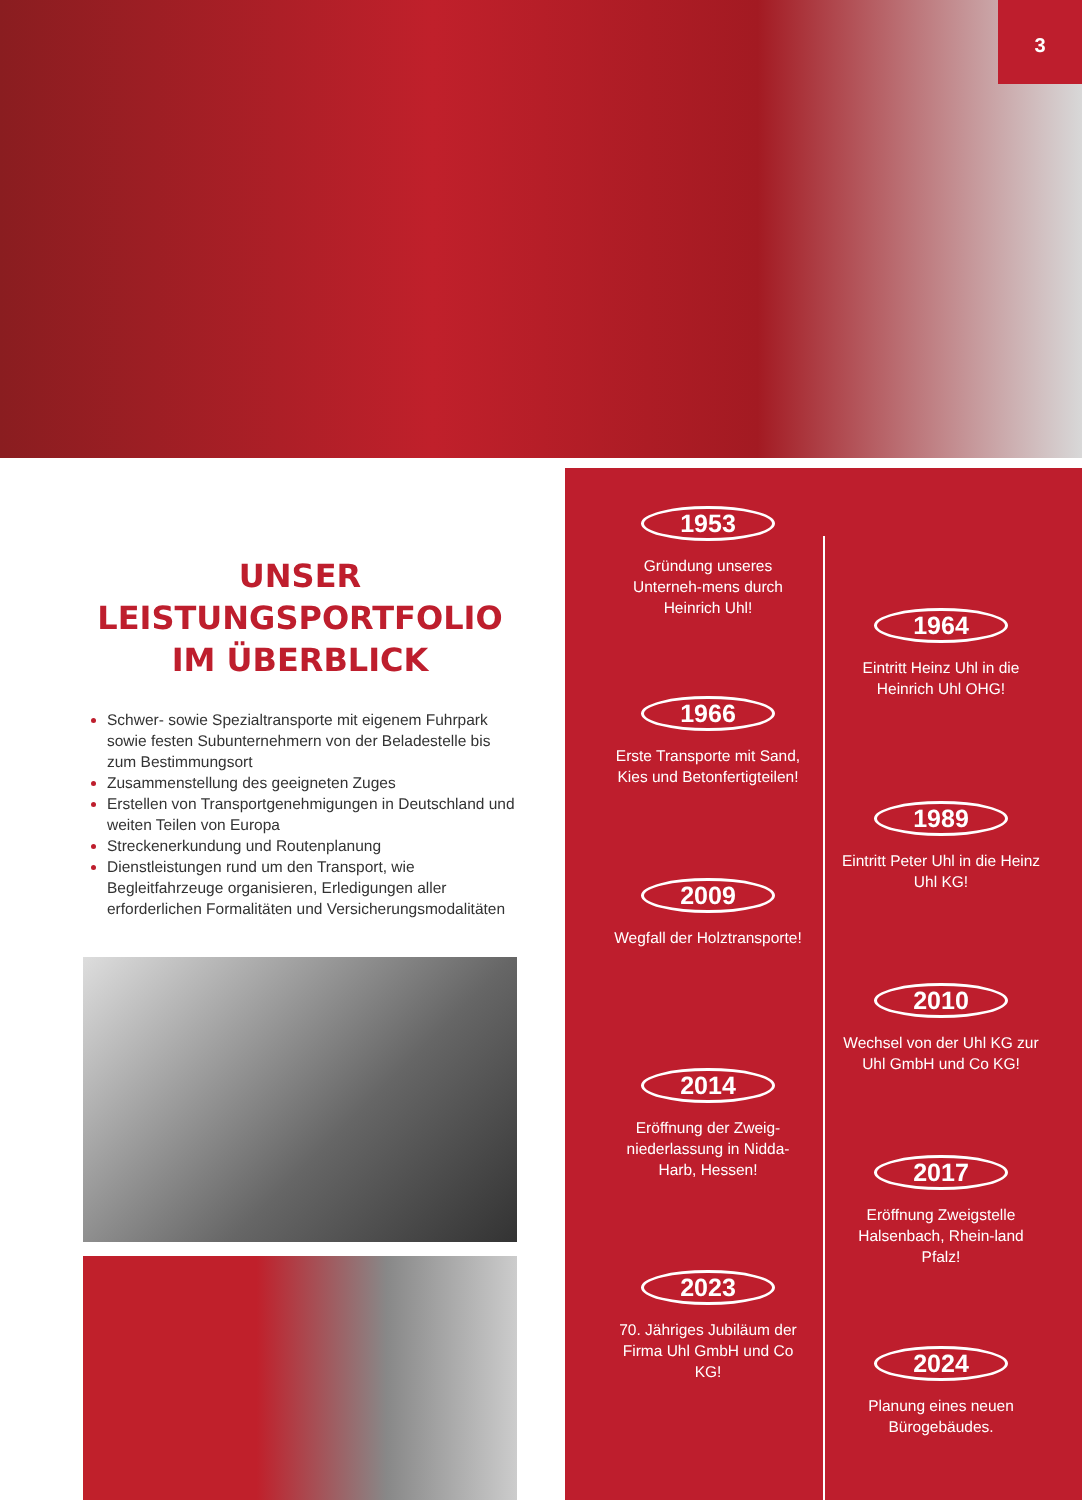3
UNSER LEISTUNGSPORTFOLIO
IM ÜBERBLICK
Schwer- sowie Spezialtransporte mit eigenem Fuhrpark sowie festen Subunternehmern von der Beladestelle bis zum Bestimmungsort
Zusammenstellung des geeigneten Zuges
Erstellen von Transportgenehmigungen in Deutschland und weiten Teilen von Europa
Streckenerkundung und Routenplanung
Dienstleistungen rund um den Transport, wie Begleitfahrzeuge organisieren, Erledigungen aller erforderlichen Formalitäten und Versicherungsmodalitäten
1953
Gründung unseres Unterneh-mens durch Heinrich Uhl!
1964
Eintritt Heinz Uhl in die Heinrich Uhl OHG!
1966
Erste Transporte mit Sand, Kies und Betonfertigteilen!
1989
Eintritt Peter Uhl in die Heinz Uhl KG!
2009
Wegfall der Holztransporte!
2010
Wechsel von der Uhl KG zur Uhl GmbH und Co KG!
2014
Eröffnung der Zweig-niederlassung in Nidda- Harb, Hessen!
2017
Eröffnung Zweigstelle Halsenbach, Rhein-land Pfalz!
2023
70. Jähriges Jubiläum der Firma Uhl GmbH und Co KG!
2024
Planung eines neuen Bürogebäudes.